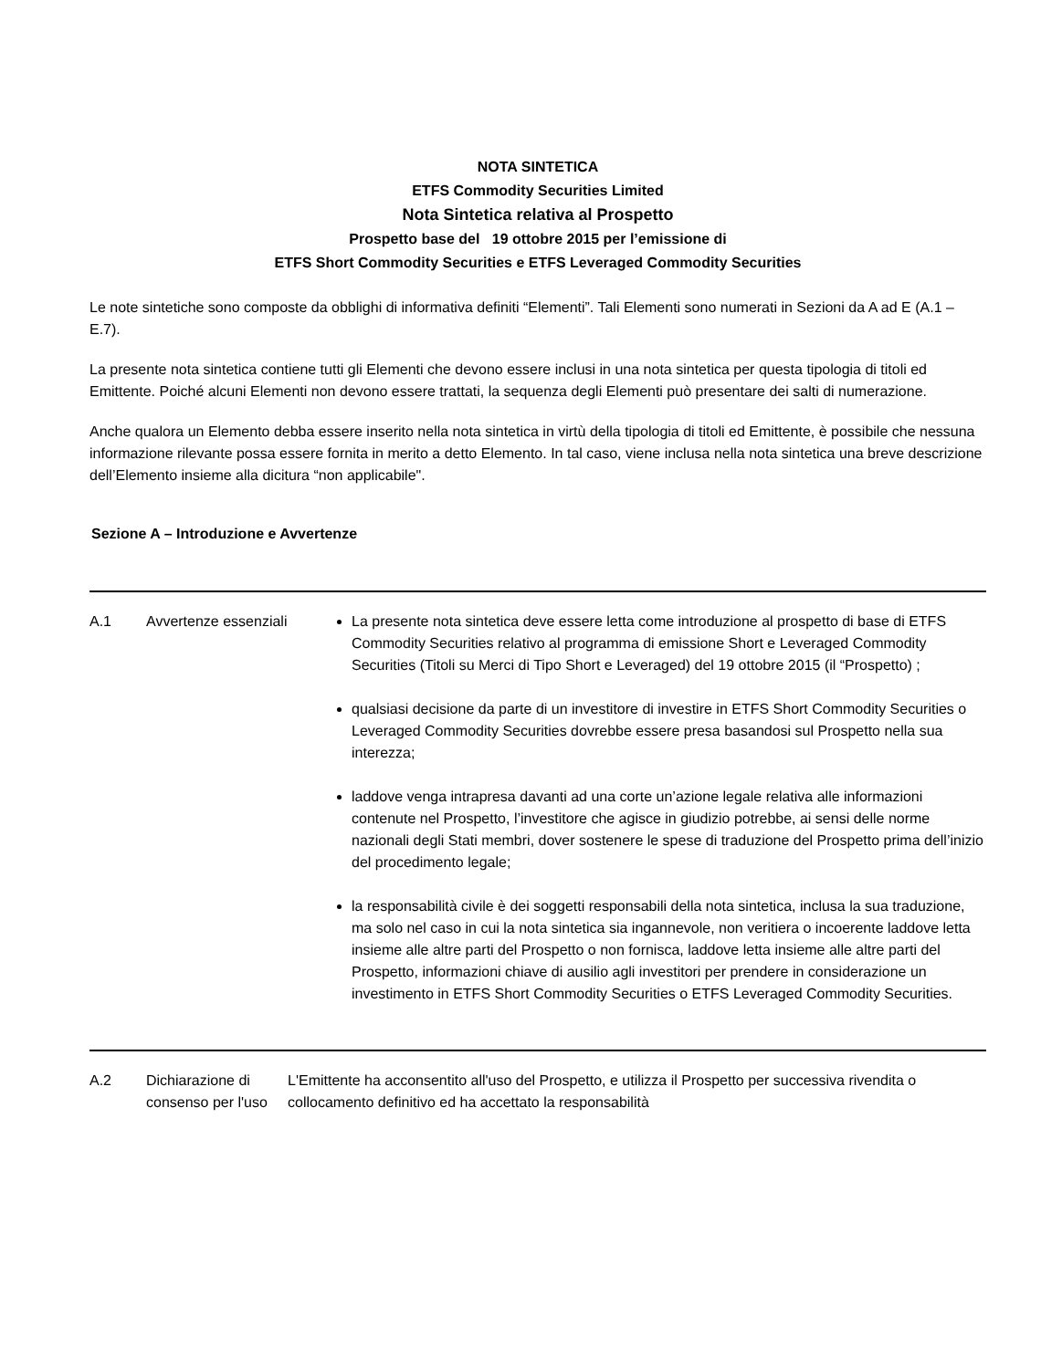NOTA SINTETICA
ETFS Commodity Securities Limited
Nota Sintetica relativa al Prospetto
Prospetto base del 19 ottobre 2015 per l’emissione di
ETFS Short Commodity Securities e ETFS Leveraged Commodity Securities
Le note sintetiche sono composte da obblighi di informativa definiti “Elementi”. Tali Elementi sono numerati in Sezioni da A ad E (A.1 – E.7).
La presente nota sintetica contiene tutti gli Elementi che devono essere inclusi in una nota sintetica per questa tipologia di titoli ed Emittente. Poiché alcuni Elementi non devono essere trattati, la sequenza degli Elementi può presentare dei salti di numerazione.
Anche qualora un Elemento debba essere inserito nella nota sintetica in virtù della tipologia di titoli ed Emittente, è possibile che nessuna informazione rilevante possa essere fornita in merito a detto Elemento. In tal caso, viene inclusa nella nota sintetica una breve descrizione dell’Elemento insieme alla dicitura “non applicabile".
Sezione A – Introduzione e Avvertenze
| A.1 | Avvertenze essenziali | La presente nota sintetica deve essere letta come introduzione al prospetto di base di ETFS Commodity Securities relativo al programma di emissione Short e Leveraged Commodity Securities (Titoli su Merci di Tipo Short e Leveraged) del 19 ottobre 2015 (il “Prospetto) ; qualsiasi decisione da parte di un investitore di investire in ETFS Short Commodity Securities o Leveraged Commodity Securities dovrebbe essere presa basandosi sul Prospetto nella sua interezza; laddove venga intrapresa davanti ad una corte un’azione legale relativa alle informazioni contenute nel Prospetto, l’investitore che agisce in giudizio potrebbe, ai sensi delle norme nazionali degli Stati membri, dover sostenere le spese di traduzione del Prospetto prima dell’inizio del procedimento legale; la responsabilità civile è dei soggetti responsabili della nota sintetica, inclusa la sua traduzione, ma solo nel caso in cui la nota sintetica sia ingannevole, non veritiera o incoerente laddove letta insieme alle altre parti del Prospetto o non fornisca, laddove letta insieme alle altre parti del Prospetto, informazioni chiave di ausilio agli investitori per prendere in considerazione un investimento in ETFS Short Commodity Securities o ETFS Leveraged Commodity Securities. |
| A.2 | Dichiarazione di consenso per l'uso | L'Emittente ha acconsentito all'uso del Prospetto, e utilizza il Prospetto per successiva rivendita o collocamento definitivo ed ha accettato la responsabilità |